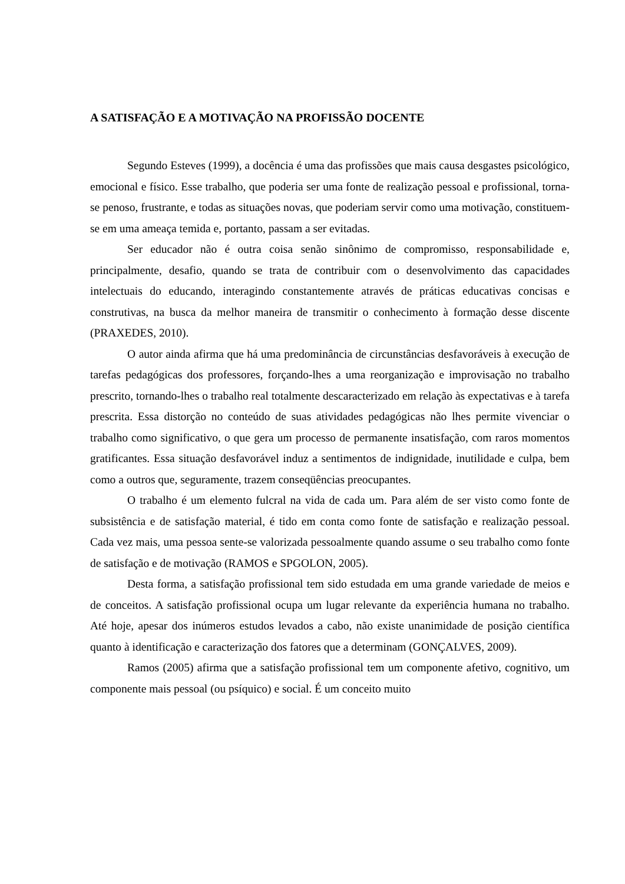A SATISFAÇÃO E A MOTIVAÇÃO NA PROFISSÃO DOCENTE
Segundo Esteves (1999), a docência é uma das profissões que mais causa desgastes psicológico, emocional e físico. Esse trabalho, que poderia ser uma fonte de realização pessoal e profissional, torna-se penoso, frustrante, e todas as situações novas, que poderiam servir como uma motivação, constituem-se em uma ameaça temida e, portanto, passam a ser evitadas.
Ser educador não é outra coisa senão sinônimo de compromisso, responsabilidade e, principalmente, desafio, quando se trata de contribuir com o desenvolvimento das capacidades intelectuais do educando, interagindo constantemente através de práticas educativas concisas e construtivas, na busca da melhor maneira de transmitir o conhecimento à formação desse discente (PRAXEDES, 2010).
O autor ainda afirma que há uma predominância de circunstâncias desfavoráveis à execução de tarefas pedagógicas dos professores, forçando-lhes a uma reorganização e improvisação no trabalho prescrito, tornando-lhes o trabalho real totalmente descaracterizado em relação às expectativas e à tarefa prescrita. Essa distorção no conteúdo de suas atividades pedagógicas não lhes permite vivenciar o trabalho como significativo, o que gera um processo de permanente insatisfação, com raros momentos gratificantes. Essa situação desfavorável induz a sentimentos de indignidade, inutilidade e culpa, bem como a outros que, seguramente, trazem conseqüências preocupantes.
O trabalho é um elemento fulcral na vida de cada um. Para além de ser visto como fonte de subsistência e de satisfação material, é tido em conta como fonte de satisfação e realização pessoal. Cada vez mais, uma pessoa sente-se valorizada pessoalmente quando assume o seu trabalho como fonte de satisfação e de motivação (RAMOS e SPGOLON, 2005).
Desta forma, a satisfação profissional tem sido estudada em uma grande variedade de meios e de conceitos. A satisfação profissional ocupa um lugar relevante da experiência humana no trabalho. Até hoje, apesar dos inúmeros estudos levados a cabo, não existe unanimidade de posição científica quanto à identificação e caracterização dos fatores que a determinam (GONÇALVES, 2009).
Ramos (2005) afirma que a satisfação profissional tem um componente afetivo, cognitivo, um componente mais pessoal (ou psíquico) e social. É um conceito muito